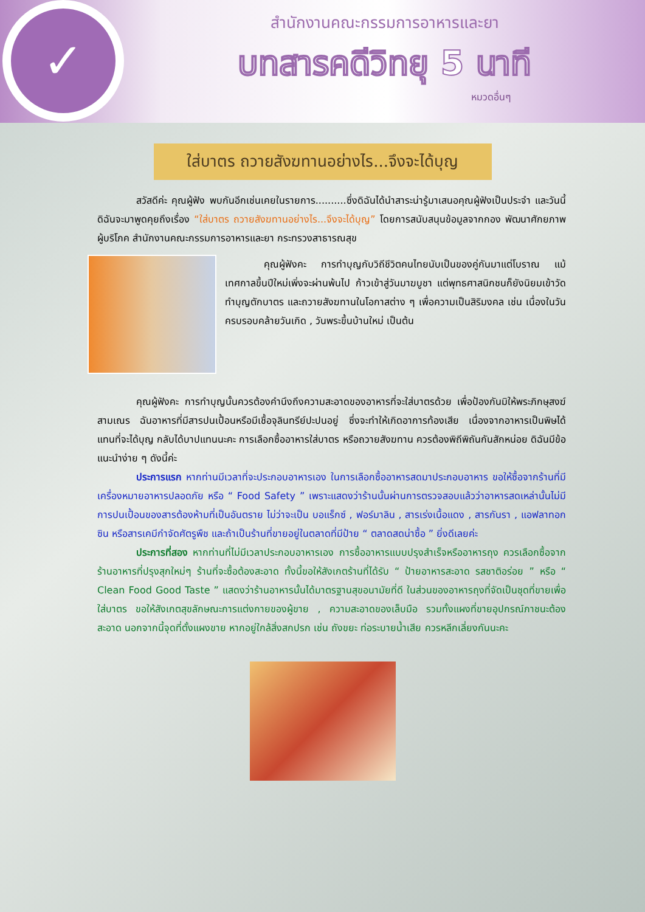✓
สำนักงานคณะกรรมการอาหารและยา
บทสารคดีวิทยุ 5 นาที
หมวดอื่นๆ
ใส่บาตร ถวายสังฆทานอย่างไร...จึงจะได้บุญ
สวัสดีค่ะ คุณผู้ฟัง พบกันอีกเช่นเคยในรายการ..........ซึ่งดิฉันได้นำสาระน่ารู้มาเสนอคุณผู้ฟังเป็นประจำ และวันนี้ดิฉันจะมาพูดคุยถึงเรื่อง “ใส่บาตร ถวายสังฆทานอย่างไร...จึงจะได้บุญ” โดยการสนับสนุนข้อมูลจากกอง พัฒนาศักยภาพผู้บริโภค สำนักงานคณะกรรมการอาหารและยา กระทรวงสาธารณสุข
คุณผู้ฟังคะ การทำบุญกับวิถีชีวิตคนไทยนับเป็นของคู่กันมาแต่โบราณ แม้เทศกาลขึ้นปีใหม่เพิ่งจะผ่านพ้นไป ก้าวเข้าสู่วันมาฆบูชา แต่พุทธศาสนิกชนก็ยังนิยมเข้าวัดทำบุญตักบาตร และถวายสังฆทานในโอกาสต่าง ๆ เพื่อความเป็นสิริมงคล เช่น เนื่องในวันครบรอบคล้ายวันเกิด , วันพระขึ้นบ้านใหม่ เป็นต้น
คุณผู้ฟังคะ การทำบุญนั้นควรต้องคำนึงถึงความสะอาดของอาหารที่จะใส่บาตรด้วย เพื่อป้องกันมิให้พระภิกษุสงฆ์ สามเณร ฉันอาหารที่มีสารปนเปื้อนหรือมีเชื้อจุลินทรีย์ปะปนอยู่ ซึ่งจะทำให้เกิดอาการท้องเสีย เนื่องจากอาหารเป็นพิษได้ แทนที่จะได้บุญ กลับได้บาปแทนนะคะ การเลือกซื้ออาหารใส่บาตร หรือถวายสังฆทาน ควรต้องพิถีพิถันกันสักหน่อย ดิฉันมีข้อแนะนำง่าย ๆ ดังนี้ค่ะ
ประการแรก หากท่านมีเวลาที่จะประกอบอาหารเอง ในการเลือกซื้ออาหารสดมาประกอบอาหาร ขอให้ซื้อจากร้านที่มีเครื่องหมายอาหารปลอดภัย หรือ “ Food Safety ” เพราะแสดงว่าร้านนั้นผ่านการตรวจสอบแล้วว่าอาหารสดเหล่านั้นไม่มีการปนเปื้อนของสารต้องห้ามที่เป็นอันตราย ไม่ว่าจะเป็น บอแร็กซ์ , ฟอร์มาลิน , สารเร่งเนื้อแดง , สารกันรา , แอฟลาทอกซิน หรือสารเคมีกำจัดศัตรูพืช และถ้าเป็นร้านที่ขายอยู่ในตลาดที่มีป้าย “ ตลาดสดน่าซื้อ ” ยิ่งดีเลยค่ะ
ประการที่สอง หากท่านที่ไม่มีเวลาประกอบอาหารเอง การซื้ออาหารแบบปรุงสำเร็จหรืออาหารถุง ควรเลือกซื้อจากร้านอาหารที่ปรุงสุกใหม่ๆ ร้านที่จะซื้อต้องสะอาด ทั้งนี้ขอให้สังเกตร้านที่ได้รับ “ ป้ายอาหารสะอาด รสชาติอร่อย ” หรือ “ Clean Food Good Taste ” แสดงว่าร้านอาหารนั้นได้มาตรฐานสุขอนามัยที่ดี ในส่วนของอาหารถุงที่จัดเป็นชุดที่ขายเพื่อใส่บาตร ขอให้สังเกตสุขลักษณะการแต่งกายของผู้ขาย , ความสะอาดของเล็บมือ รวมทั้งแผงที่ขายอุปกรณ์ภาชนะต้องสะอาด นอกจากนี้จุดที่ตั้งแผงขาย หากอยู่ใกล้สิ่งสกปรก เช่น ถังขยะ ท่อระบายน้ำเสีย ควรหลีกเลี่ยงกันนะคะ